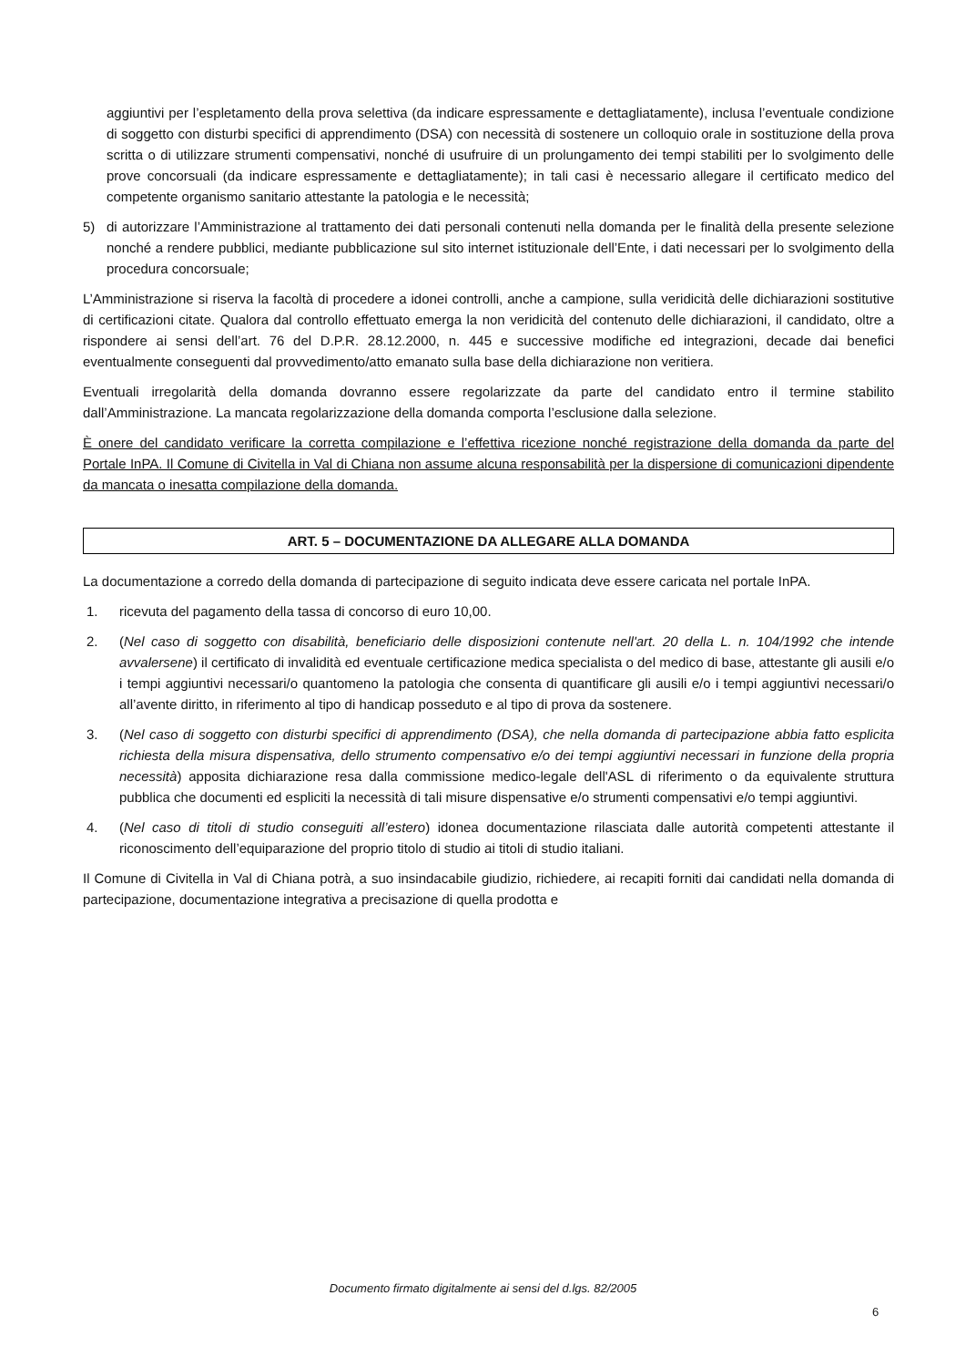aggiuntivi per l’espletamento della prova selettiva (da indicare espressamente e dettagliatamente), inclusa l’eventuale condizione di soggetto con disturbi specifici di apprendimento (DSA) con necessità di sostenere un colloquio orale in sostituzione della prova scritta o di utilizzare strumenti compensativi, nonché di usufruire di un prolungamento dei tempi stabiliti per lo svolgimento delle prove concorsuali (da indicare espressamente e dettagliatamente); in tali casi è necessario allegare il certificato medico del competente organismo sanitario attestante la patologia e le necessità;
5) di autorizzare l’Amministrazione al trattamento dei dati personali contenuti nella domanda per le finalità della presente selezione nonché a rendere pubblici, mediante pubblicazione sul sito internet istituzionale dell’Ente, i dati necessari per lo svolgimento della procedura concorsuale;
L’Amministrazione si riserva la facoltà di procedere a idonei controlli, anche a campione, sulla veridicità delle dichiarazioni sostitutive di certificazioni citate. Qualora dal controllo effettuato emerga la non veridicità del contenuto delle dichiarazioni, il candidato, oltre a rispondere ai sensi dell’art. 76 del D.P.R. 28.12.2000, n. 445 e successive modifiche ed integrazioni, decade dai benefici eventualmente conseguenti dal provvedimento/atto emanato sulla base della dichiarazione non veritiera.
Eventuali irregolarità della domanda dovranno essere regolarizzate da parte del candidato entro il termine stabilito dall’Amministrazione. La mancata regolarizzazione della domanda comporta l’esclusione dalla selezione.
È onere del candidato verificare la corretta compilazione e l’effettiva ricezione nonché registrazione della domanda da parte del Portale InPA. Il Comune di Civitella in Val di Chiana non assume alcuna responsabilità per la dispersione di comunicazioni dipendente da mancata o inesatta compilazione della domanda.
ART. 5 – DOCUMENTAZIONE DA ALLEGARE ALLA DOMANDA
La documentazione a corredo della domanda di partecipazione di seguito indicata deve essere caricata nel portale InPA.
1. ricevuta del pagamento della tassa di concorso di euro 10,00.
2. (Nel caso di soggetto con disabilità, beneficiario delle disposizioni contenute nell'art. 20 della L. n. 104/1992 che intende avvalersene) il certificato di invalidità ed eventuale certificazione medica specialista o del medico di base, attestante gli ausili e/o i tempi aggiuntivi necessari/o quantomeno la patologia che consenta di quantificare gli ausili e/o i tempi aggiuntivi necessari/o all’avente diritto, in riferimento al tipo di handicap posseduto e al tipo di prova da sostenere.
3. (Nel caso di soggetto con disturbi specifici di apprendimento (DSA), che nella domanda di partecipazione abbia fatto esplicita richiesta della misura dispensativa, dello strumento compensativo e/o dei tempi aggiuntivi necessari in funzione della propria necessità) apposita dichiarazione resa dalla commissione medico-legale dell'ASL di riferimento o da equivalente struttura pubblica che documenti ed espliciti la necessità di tali misure dispensative e/o strumenti compensativi e/o tempi aggiuntivi.
4. (Nel caso di titoli di studio conseguiti all’estero) idonea documentazione rilasciata dalle autorità competenti attestante il riconoscimento dell’equiparazione del proprio titolo di studio ai titoli di studio italiani.
Il Comune di Civitella in Val di Chiana potrà, a suo insindacabile giudizio, richiedere, ai recapiti forniti dai candidati nella domanda di partecipazione, documentazione integrativa a precisazione di quella prodotta e
Documento firmato digitalmente ai sensi del d.lgs. 82/2005
6